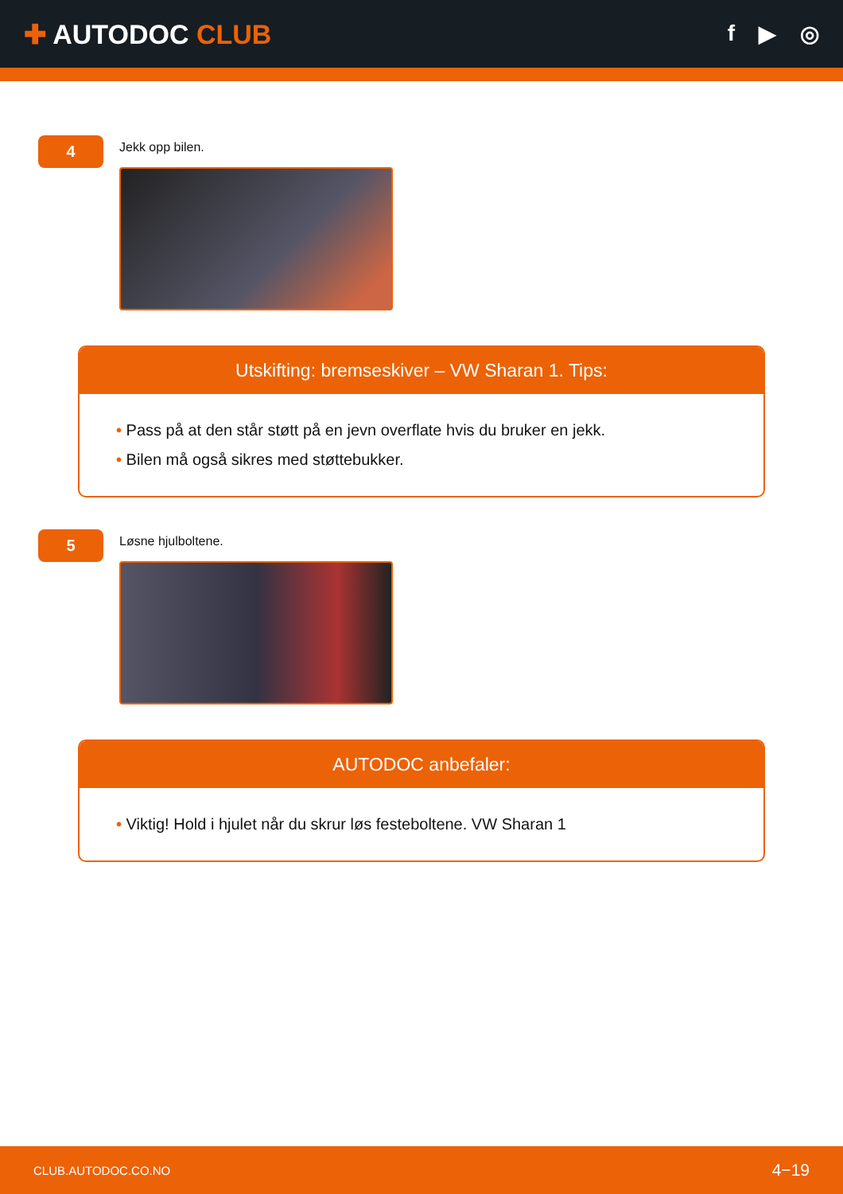✚ AUTODOC CLUB
f ▶ ◎
4
Jekk opp bilen.
Utskifting: bremseskiver – VW Sharan 1. Tips:
• Pass på at den står støtt på en jevn overflate hvis du bruker en jekk.
• Bilen må også sikres med støttebukker.
5
Løsne hjulboltene.
AUTODOC anbefaler:
• Viktig! Hold i hjulet når du skrur løs festeboltene. VW Sharan 1
CLUB.AUTODOC.CO.NO 4−19